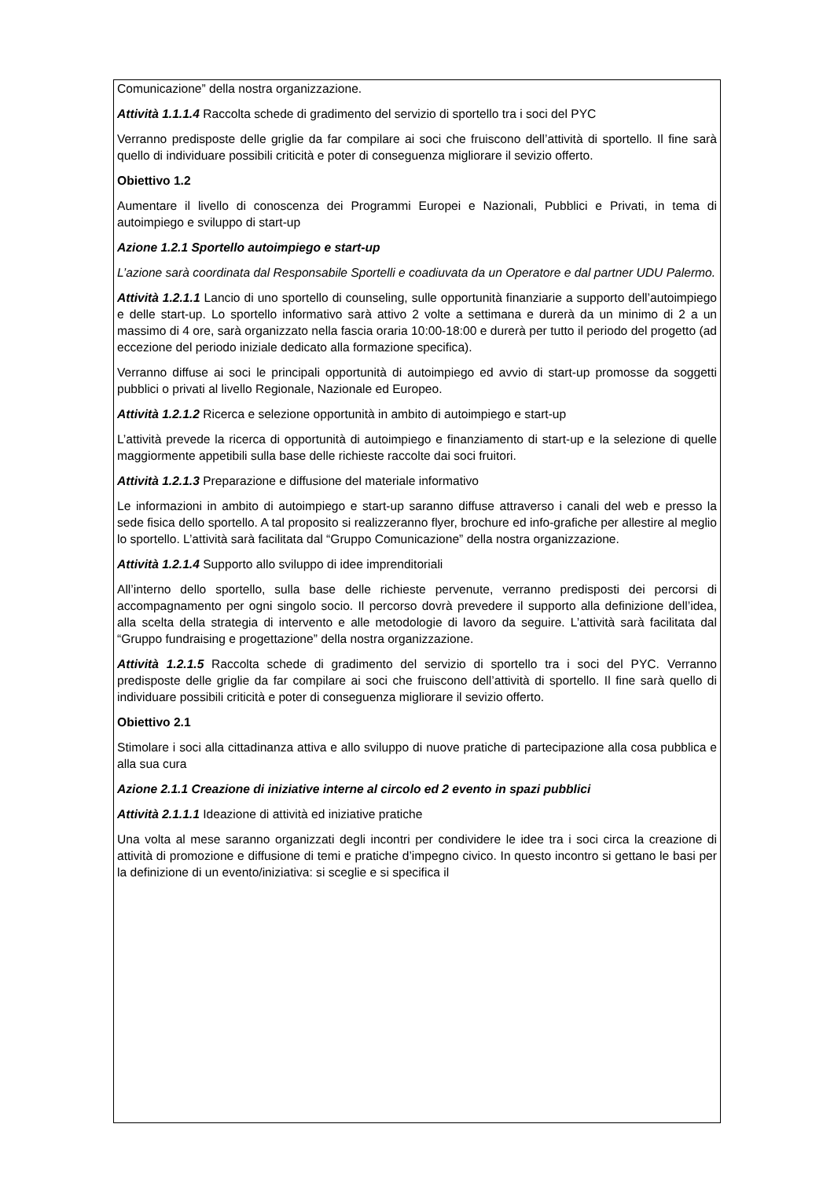Comunicazione” della nostra organizzazione.
Attività 1.1.1.4 Raccolta schede di gradimento del servizio di sportello tra i soci del PYC
Verranno predisposte delle griglie da far compilare ai soci che fruiscono dell’attività di sportello. Il fine sarà quello di individuare possibili criticità e poter di conseguenza migliorare il sevizio offerto.
Obiettivo 1.2
Aumentare il livello di conoscenza dei Programmi Europei e Nazionali, Pubblici e Privati, in tema di autoimpiego e sviluppo di start-up
Azione 1.2.1 Sportello autoimpiego e start-up
L’azione sarà coordinata dal Responsabile Sportelli e coadiuvata da un Operatore e dal partner UDU Palermo.
Attività 1.2.1.1 Lancio di uno sportello di counseling, sulle opportunità finanziarie a supporto dell’autoimpiego e delle start-up. Lo sportello informativo sarà attivo 2 volte a settimana e durerà da un minimo di 2 a un massimo di 4 ore, sarà organizzato nella fascia oraria 10:00-18:00 e durerà per tutto il periodo del progetto (ad eccezione del periodo iniziale dedicato alla formazione specifica).
Verranno diffuse ai soci le principali opportunità di autoimpiego ed avvio di start-up promosse da soggetti pubblici o privati al livello Regionale, Nazionale ed Europeo.
Attività 1.2.1.2 Ricerca e selezione opportunità in ambito di autoimpiego e start-up
L’attività prevede la ricerca di opportunità di autoimpiego e finanziamento di start-up e la selezione di quelle maggiormente appetibili sulla base delle richieste raccolte dai soci fruitori.
Attività 1.2.1.3 Preparazione e diffusione del materiale informativo
Le informazioni in ambito di autoimpiego e start-up saranno diffuse attraverso i canali del web e presso la sede fisica dello sportello. A tal proposito si realizzeranno flyer, brochure ed info-grafiche per allestire al meglio lo sportello. L’attività sarà facilitata dal “Gruppo Comunicazione” della nostra organizzazione.
Attività 1.2.1.4 Supporto allo sviluppo di idee imprenditoriali
All’interno dello sportello, sulla base delle richieste pervenute, verranno predisposti dei percorsi di accompagnamento per ogni singolo socio. Il percorso dovrà prevedere il supporto alla definizione dell’idea, alla scelta della strategia di intervento e alle metodologie di lavoro da seguire. L’attività sarà facilitata dal “Gruppo fundraising e progettazione” della nostra organizzazione.
Attività 1.2.1.5 Raccolta schede di gradimento del servizio di sportello tra i soci del PYC. Verranno predisposte delle griglie da far compilare ai soci che fruiscono dell’attività di sportello. Il fine sarà quello di individuare possibili criticità e poter di conseguenza migliorare il sevizio offerto.
Obiettivo 2.1
Stimolare i soci alla cittadinanza attiva e allo sviluppo di nuove pratiche di partecipazione alla cosa pubblica e alla sua cura
Azione 2.1.1 Creazione di iniziative interne al circolo ed 2 evento in spazi pubblici
Attività 2.1.1.1 Ideazione di attività ed iniziative pratiche
Una volta al mese saranno organizzati degli incontri per condividere le idee tra i soci circa la creazione di attività di promozione e diffusione di temi e pratiche d’impegno civico. In questo incontro si gettano le basi per la definizione di un evento/iniziativa: si sceglie e si specifica il